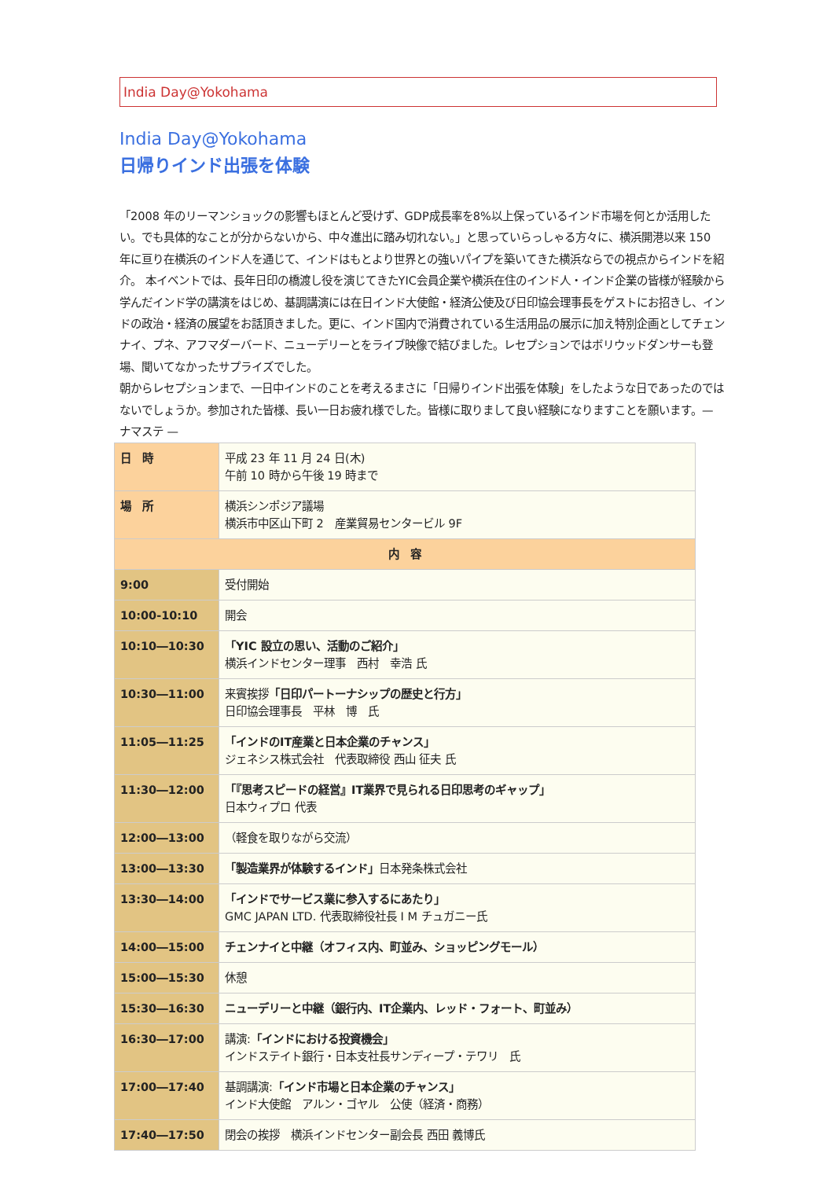India Day@Yokohama
India Day@Yokohama
日帰りインド出張を体験
「2008 年のリーマンショックの影響もほとんど受けず、GDP成長率を8%以上保っているインド市場を何とか活用したい。でも具体的なことが分からないから、中々進出に踏み切れない。」と思っていらっしゃる方々に、横浜開港以来 150 年に亘り在横浜のインド人を通じて、インドはもとより世界との強いパイプを築いてきた横浜ならでの視点からインドを紹介。 本イベントでは、長年日印の橋渡し役を演じてきたYIC会員企業や横浜在住のインド人・インド企業の皆様が経験から学んだインド学の講演をはじめ、基調講演には在日インド大使館・経済公使及び日印協会理事長をゲストにお招きし、インドの政治・経済の展望をお話頂きました。更に、インド国内で消費されている生活用品の展示に加え特別企画としてチェンナイ、プネ、アフマダーバード、ニューデリーとをライブ映像で結びました。レセプションではボリウッドダンサーも登場、聞いてなかったサプライズでした。
朝からレセプションまで、一日中インドのことを考えるまさに「日帰りインド出張を体験」をしたような日であったのではないでしょうか。参加された皆様、長い一日お疲れ様でした。皆様に取りまして良い経験になりますことを願います。— ナマステ —
| 日 時 | 平成 23 年 11 月 24 日(木) 午前 10 時から午後 19 時まで |
| 場 所 | 横浜シンポジア議場 横浜市中区山下町 2 産業貿易センタービル 9F |
| 内 容 | |
| 9:00 | 受付開始 |
| 10:00-10:10 | 開会 |
| 10:10―10:30 | 「YIC 設立の思い、活動のご紹介」 横浜インドセンター理事 西村 幸浩 氏 |
| 10:30―11:00 | 来賓挨拶 「日印パートーナシップの歴史と行方」 日印協会理事長 平林 博 氏 |
| 11:05―11:25 | 「インドのIT産業と日本企業のチャンス」 ジェネシス株式会社 代表取締役 西山 征夫 氏 |
| 11:30―12:00 | 「『思考スピードの経営』IT業界で見られる日印思考のギャップ」 日本ウィプロ 代表 |
| 12:00―13:00 | （軽食を取りながら交流） |
| 13:00―13:30 | 「製造業界が体験するインド」 日本発条株式会社 |
| 13:30―14:00 | 「インドでサービス業に参入するにあたり」 GMC JAPAN LTD. 代表取締役社長 I M チュガニー氏 |
| 14:00―15:00 | チェンナイと中継（オフィス内、町並み、ショッピングモール） |
| 15:00―15:30 | 休憩 |
| 15:30―16:30 | ニューデリーと中継（銀行内、IT企業内、レッド・フォート、町並み） |
| 16:30―17:00 | 講演: 「インドにおける投資機会」 インドステイト銀行・日本支社長サンディープ・テワリ 氏 |
| 17:00―17:40 | 基調講演: 「インド市場と日本企業のチャンス」 インド大使館 アルン・ゴヤル 公使（経済・商務） |
| 17:40―17:50 | 閉会の挨拶 横浜インドセンター副会長 西田 義博氏 |